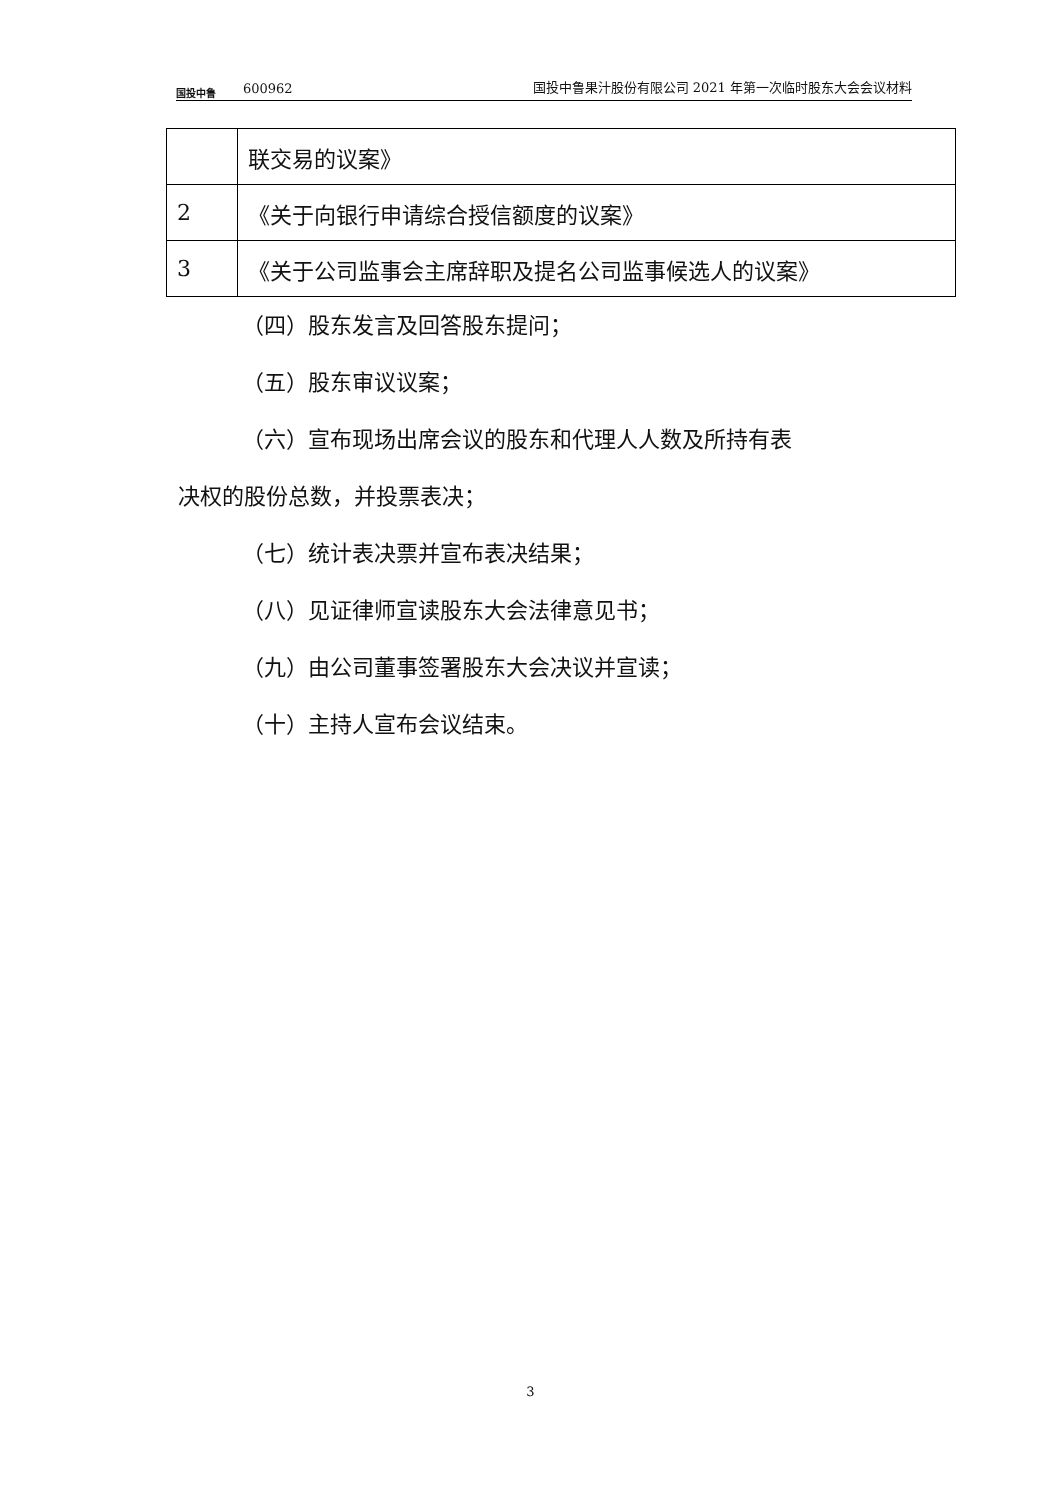国投中鲁
600962
国投中鲁果汁股份有限公司 2021 年第一次临时股东大会会议材料
| | 联交易的议案》 |
| 2 | 《关于向银行申请综合授信额度的议案》 |
| 3 | 《关于公司监事会主席辞职及提名公司监事候选人的议案》 |
（四）股东发言及回答股东提问；
（五）股东审议议案；
（六）宣布现场出席会议的股东和代理人人数及所持有表
决权的股份总数，并投票表决；
（七）统计表决票并宣布表决结果；
（八）见证律师宣读股东大会法律意见书；
（九）由公司董事签署股东大会决议并宣读；
（十）主持人宣布会议结束。
3